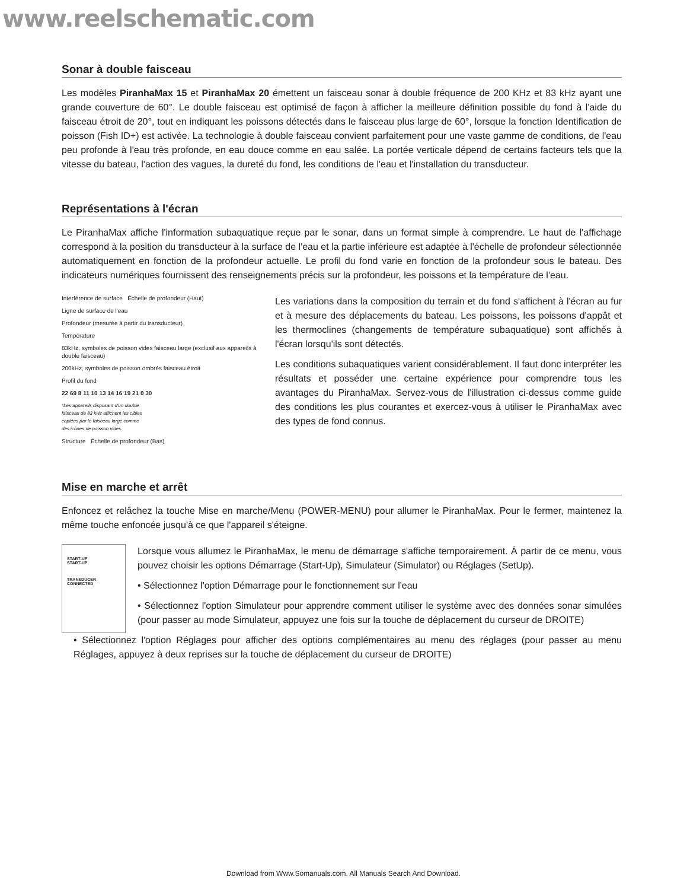www.reelschematic.com
Sonar à double faisceau
Les modèles PiranhaMax 15 et PiranhaMax 20 émettent un faisceau sonar à double fréquence de 200 KHz et 83 kHz ayant une grande couverture de 60°. Le double faisceau est optimisé de façon à afficher la meilleure définition possible du fond à l'aide du faisceau étroit de 20°, tout en indiquant les poissons détectés dans le faisceau plus large de 60°, lorsque la fonction Identification de poisson (Fish ID+) est activée. La technologie à double faisceau convient parfaitement pour une vaste gamme de conditions, de l'eau peu profonde à l'eau très profonde, en eau douce comme en eau salée. La portée verticale dépend de certains facteurs tels que la vitesse du bateau, l'action des vagues, la dureté du fond, les conditions de l'eau et l'installation du transducteur.
Représentations à l'écran
Le PiranhaMax affiche l'information subaquatique reçue par le sonar, dans un format simple à comprendre. Le haut de l'affichage correspond à la position du transducteur à la surface de l'eau et la partie inférieure est adaptée à l'échelle de profondeur sélectionnée automatiquement en fonction de la profondeur actuelle. Le profil du fond varie en fonction de la profondeur sous le bateau. Des indicateurs numériques fournissent des renseignements précis sur la profondeur, les poissons et la température de l'eau.
Interférence de surface Échelle de profondeur (Haut)
Ligne de surface de l'eau
Profondeur (mesurée à partir du transducteur)
Température
83kHz, symboles de poisson vides faisceau large (exclusif aux appareils à double faisceau)
200kHz, symboles de poisson ombrés faisceau étroit
Profil du fond
22 69 8 11 10 13 14 16 19 21 0 30
*Les appareils disposant d'un double faisceau de 83 kHz affichent les cibles captées par le faisceau large comme des icônes de poisson vides.
Structure Échelle de profondeur (Bas)
Les variations dans la composition du terrain et du fond s'affichent à l'écran au fur et à mesure des déplacements du bateau. Les poissons, les poissons d'appât et les thermoclines (changements de température subaquatique) sont affichés à l'écran lorsqu'ils sont détectés.
Les conditions subaquatiques varient considérablement. Il faut donc interpréter les résultats et posséder une certaine expérience pour comprendre tous les avantages du PiranhaMax. Servez-vous de l'illustration ci-dessus comme guide des conditions les plus courantes et exercez-vous à utiliser le PiranhaMax avec des types de fond connus.
Mise en marche et arrêt
Enfoncez et relâchez la touche Mise en marche/Menu (POWER-MENU) pour allumer le PiranhaMax. Pour le fermer, maintenez la même touche enfoncée jusqu'à ce que l'appareil s'éteigne.
START-UP
START-UP
TRANSDUCER
CONNECTED
Lorsque vous allumez le PiranhaMax, le menu de démarrage s'affiche temporairement. À partir de ce menu, vous pouvez choisir les options Démarrage (Start-Up), Simulateur (Simulator) ou Réglages (SetUp).
• Sélectionnez l'option Démarrage pour le fonctionnement sur l'eau
• Sélectionnez l'option Simulateur pour apprendre comment utiliser le système avec des données sonar simulées (pour passer au mode Simulateur, appuyez une fois sur la touche de déplacement du curseur de DROITE)
• Sélectionnez l'option Réglages pour afficher des options complémentaires au menu des réglages (pour passer au menu Réglages, appuyez à deux reprises sur la touche de déplacement du curseur de DROITE)
Download from Www.Somanuals.com. All Manuals Search And Download.